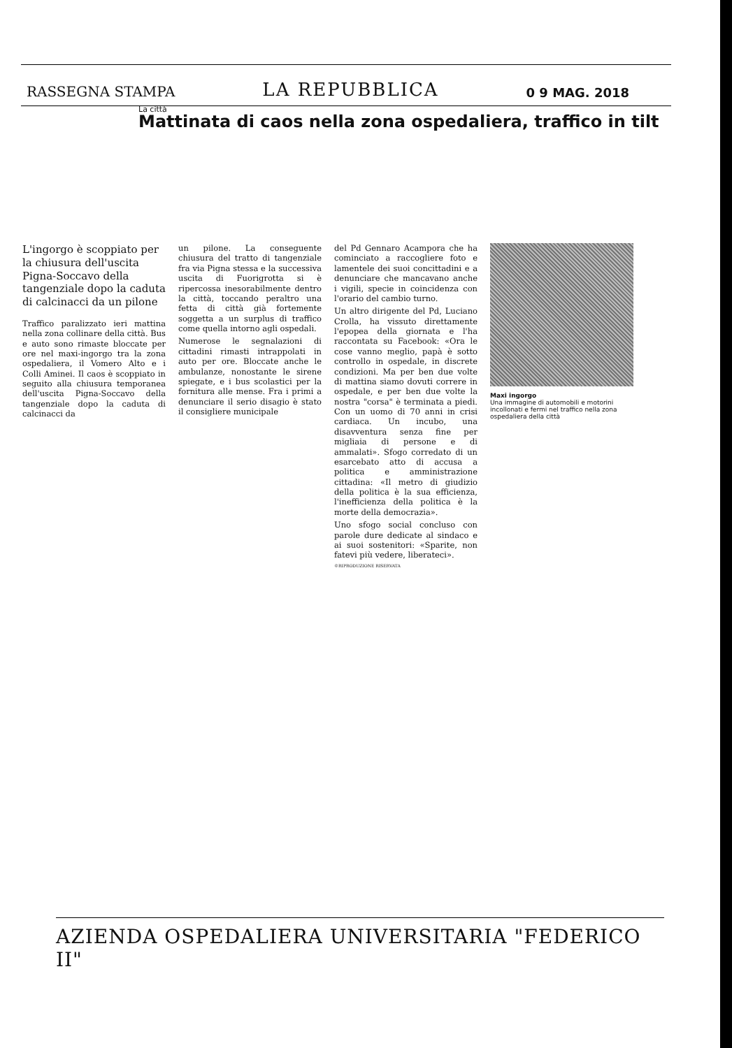RASSEGNA STAMPA LA REPUBBLICA 0 9 MAG. 2018
La città
Mattinata di caos nella zona ospedaliera, traffico in tilt
L'ingorgo è scoppiato per la chiusura dell'uscita Pigna-Soccavo della tangenziale dopo la caduta di calcinacci da un pilone
Traffico paralizzato ieri mattina nella zona collinare della città. Bus e auto sono rimaste bloccate per ore nel maxi-ingorgo tra la zona ospedaliera, il Vomero Alto e i Colli Aminei. Il caos è scoppiato in seguito alla chiusura temporanea dell'uscita Pigna-Soccavo della tangenziale dopo la caduta di calcinacci da
un pilone. La conseguente chiusura del tratto di tangenziale fra via Pigna stessa e la successiva uscita di Fuorigrotta si è ripercossa inesorabilmente dentro la città, toccando peraltro una fetta di città già fortemente soggetta a un surplus di traffico come quella intorno agli ospedali.
Numerose le segnalazioni di cittadini rimasti intrappolati in auto per ore. Bloccate anche le ambulanze, nonostante le sirene spiegate, e i bus scolastici per la fornitura alle mense. Fra i primi a denunciare il serio disagio è stato il consigliere municipale
del Pd Gennaro Acampora che ha cominciato a raccogliere foto e lamentele dei suoi concittadini e a denunciare che mancavano anche i vigili, specie in coincidenza con l'orario del cambio turno.
Un altro dirigente del Pd, Luciano Crolla, ha vissuto direttamente l'epopea della giornata e l'ha raccontata su Facebook: «Ora le cose vanno meglio, papà è sotto controllo in ospedale, in discrete condizioni. Ma per ben due volte di mattina siamo dovuti correre in ospedale, e per ben due volte la nostra "corsa" è terminata a piedi. Con un uomo di 70 anni in crisi cardiaca. Un incubo, una disavventura senza fine per migliaia di persone e di ammalati». Sfogo corredato di un esarcebato atto di accusa a politica e amministrazione cittadina: «Il metro di giudizio della politica è la sua efficienza, l'inefficienza della politica è la morte della democrazia».
Uno sfogo social concluso con parole dure dedicate al sindaco e ai suoi sostenitori: «Sparite, non fatevi più vedere, liberateci».
©RIPRODUZIONE RISERVATA
Maxi ingorgo
Una immagine di automobili e motorini incollonati e fermi nel traffico nella zona ospedaliera della città
AZIENDA OSPEDALIERA UNIVERSITARIA "FEDERICO II"